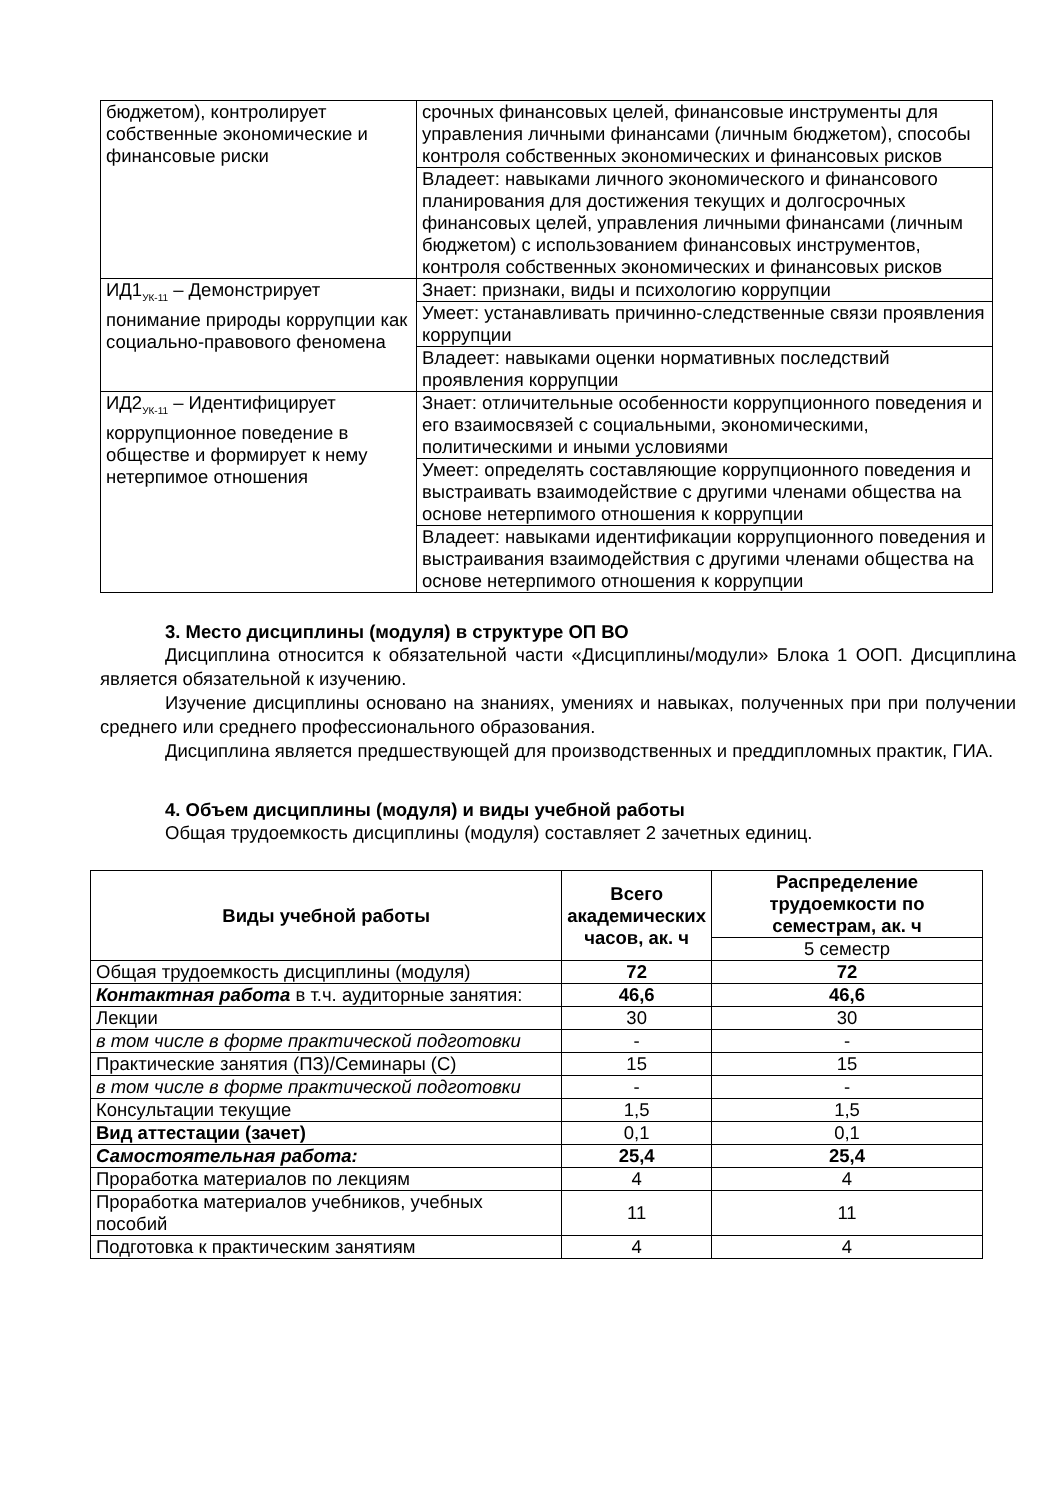| бюджетом), контролирует собственные экономические и финансовые риски | срочных финансовых целей, финансовые инструменты для управления личными финансами (личным бюджетом), способы контроля собственных экономических и финансовых рисков |
| | Владеет: навыками личного экономического и финансового планирования для достижения текущих и долгосрочных финансовых целей, управления личными финансами (личным бюджетом) с использованием финансовых инструментов, контроля собственных экономических и финансовых рисков |
| ИД1<sub>УК-11</sub> – Демонстрирует понимание природы коррупции как социально-правового феномена | Знает: признаки, виды и психологию коррупции |
| | Умеет: устанавливать причинно-следственные связи проявления коррупции |
| | Владеет: навыками оценки нормативных последствий проявления коррупции |
| ИД2<sub>УК-11</sub> – Идентифицирует коррупционное поведение в обществе и формирует к нему нетерпимое отношения | Знает: отличительные особенности коррупционного поведения и его взаимосвязей с социальными, экономическими, политическими и иными условиями |
| | Умеет: определять составляющие коррупционного поведения и выстраивать взаимодействие с другими членами общества на основе нетерпимого отношения к коррупции |
| | Владеет: навыками идентификации коррупционного поведения и выстраивания взаимодействия с другими членами общества на основе нетерпимого отношения к коррупции |
3. Место дисциплины (модуля) в структуре ОП ВО
Дисциплина относится к обязательной части «Дисциплины/модули» Блока 1 ООП. Дисциплина является обязательной к изучению.
Изучение дисциплины основано на знаниях, умениях и навыках, полученных при при получении среднего или среднего профессионального образования.
Дисциплина является предшествующей для производственных и преддипломных практик, ГИА.
4. Объем дисциплины (модуля) и виды учебной работы
Общая трудоемкость дисциплины (модуля) составляет 2 зачетных единиц.
| Виды учебной работы | Всего академических часов, ак. ч | Распределение трудоемкости по семестрам, ак. ч |
| --- | --- | --- |
| | | 5 семестр |
| Общая трудоемкость дисциплины (модуля) | 72 | 72 |
| Контактная работа в т.ч. аудиторные занятия: | 46,6 | 46,6 |
| Лекции | 30 | 30 |
| в том числе в форме практической подготовки | - | - |
| Практические занятия (ПЗ)/Семинары (С) | 15 | 15 |
| в том числе в форме практической подготовки | - | - |
| Консультации текущие | 1,5 | 1,5 |
| Вид аттестации (зачет) | 0,1 | 0,1 |
| Самостоятельная работа: | 25,4 | 25,4 |
| Проработка материалов по лекциям | 4 | 4 |
| Проработка материалов учебников, учебных пособий | 11 | 11 |
| Подготовка к практическим занятиям | 4 | 4 |